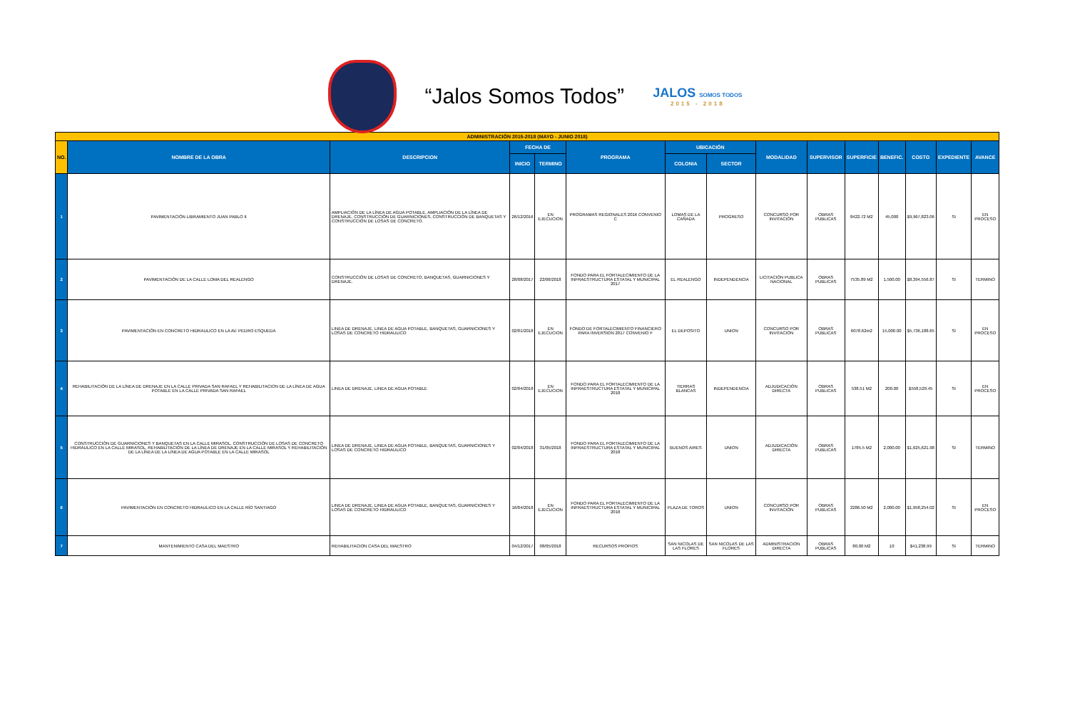“Jalos Somos Todos”
JALOS SOMOS TODOS
2015 - 2018
| ADMINISTRACIÓN 2015-2018 (MAYO - JUNIO 2018) | | | | | | | | | | | | | | |
| --- | --- | --- | --- | --- | --- | --- | --- | --- | --- | --- | --- | --- | --- | --- |
| NO. | NOMBRE DE LA OBRA | DESCRIPCION | FECHA DE | | PROGRAMA | UBICACIÓN | | MODALIDAD | SUPERVISOR | SUPERFICIE | BENEFIC. | COSTO | EXPEDIENTE | AVANCE |
| | | | INICIO | TERMINO | | COLONIA | SECTOR | | | | | | | |
| 1 | PAVIMENTACIÓN LIBRAMIENTO JUAN PABLO II | AMPLIACIÓN DE LA LÍNEA DE AGUA POTABLE, AMPLIACIÓN DE LA LÍNEA DE DRENAJE, CONSTRUCCIÓN DE GUARNICIONES, CONSTRUCCIÓN DE BANQUETAS Y CONSTRUCCIÓN DE LOSAS DE CONCRETO. | 26/12/2016 | EN EJECUCION | PROGRAMAS REGIONALES 2016 CONVENIO C | LOMAS DE LA CAÑADA | PROGRESO | CONCURSO POR INVITACIÓN | OBRAS PUBLICAS | 8422.72 M2 | 45,000 | $9,967,823.06 | SI | EN PROCESO |
| 2 | PAVIMENTACIÓN DE LA CALLE LOMA DEL REALENGO | CONSTRUCCIÓN DE LOSAS DE CONCRETO, BANQUETAS, GUARNICIONES Y DRENAJE. | 28/08/2017 | 22/06/2018 | FONDO PARA EL FORTALECIMIENTO DE LA INFRAESTRUCTURA ESTATAL Y MUNICIPAL 2017 | EL REALENGO | INDEPENDENCIA | LICITACIÓN PUBLICA NACIONAL | OBRAS PUBLICAS | 7535.89 M2 | 1,500.00 | $8,394,556.87 | SI | TERMINO |
| 3 | PAVIMENTACIÓN EN CONCRETO HIDRAULICO EN LA AV. PEDRO ESQUEDA | LINEA DE DRENAJE, LINEA DE AGUA POTABLE, BANQUETAS, GUARNICIONES Y LOSAS DE CONCRETO HIDRAULICO | 02/01/2018 | EN EJECUCION | FONDO DE FORTALECIMIENTO FINANCIERO PARA INVERSION 2017 CONVENIO F | EL DEPOSITO | UNION | CONCURSO POR INVITACIÓN | OBRAS PUBLICAS | 6078.62m2 | 15,000.00 | $5,736,188.65 | SI | EN PROCESO |
| 4 | REHABILITACIÓN DE LA LÍNEA DE DRENAJE EN LA CALLE PRIVADA SAN RAFAEL Y REHABILITACION DE LA LÍNEA DE AGUA POTABLE EN LA CALLE PRIVADA SAN RAFAEL | LINEA DE DRENAJE, LINEA DE AGUA POTABLE | 02/04/2018 | EN EJECUCION | FONDO PARA EL FORTALECIMIENTO DE LA INFRAESTRUCTURA ESTATAL Y MUNICIPAL 2018 | TIERRAS BLANCAS | INDEPENDENCIA | ADJUDICACIÓN DIRECTA | OBRAS PUBLICAS | 538.51 M2 | 200.00 | $558,529.45 | SI | EN PROCESO |
| 5 | CONSTRUCCIÓN DE GUARNICIONES Y BANQUETAS EN LA CALLE MIRASOL, CONSTRUCCIÓN DE LOSAS DE CONCRETO HIDRÁULICO EN LA CALLE MIRASOL, REHABILITACIÓN DE LA LÍNEA DE DRENAJE EN LA CALLE MIRASOL Y REHABILITACIÓN DE LA LÍNEA DE LA LÍNEA DE AGUA POTABLE EN LA CALLE MIRASOL | LINEA DE DRENAJE, LINEA DE AGUA POTABLE, BANQUETAS, GUARNICIONES Y LOSAS DE CONCRETO HIDRAULICO | 02/04/2018 | 31/05/2018 | FONDO PARA EL FORTALECIMIENTO DE LA INFRAESTRUCTURA ESTATAL Y MUNICIPAL 2018 | BUENOS AIRES | UNION | ADJUDICACIÓN DIRECTA | OBRAS PUBLICAS | 1785.5 M2 | 2,000.00 | $1,625,621.98 | SI | TERMINO |
| 6 | PAVIMENTACIÓN EN CONCRETO HIDRAULICO EN LA CALLE RÍO SANTIAGO | LINEA DE DRENAJE, LINEA DE AGUA POTABLE, BANQUETAS, GUARNICIONES Y LOSAS DE CONCRETO HIDRAULICO | 16/04/2018 | EN EJECUCION | FONDO PARA EL FORTALECIMIENTO DE LA INFRAESTRUCTURA ESTATAL Y MUNICIPAL 2018 | PLAZA DE TOROS | UNION | CONCURSO POR INVITACIÓN | OBRAS PUBLICAS | 2286.50 M2 | 2,000.00 | $1,958,254.02 | SI | EN PROCESO |
| 7 | MANTENIMIENTO CASA DEL MAESTRO | REHABILITACION CASA DEL MAESTRO | 04/12/2017 | 08/05/2018 | RECURSOS PROPIOS | SAN NICOLAS DE LAS FLORES | SAN NICOLAS DE LAS FLORES | ADMINISTRACION DIRECTA | OBRAS PUBLICAS | 80.00 M2 | 10 | $41,238.99 | SI | TERMINO |